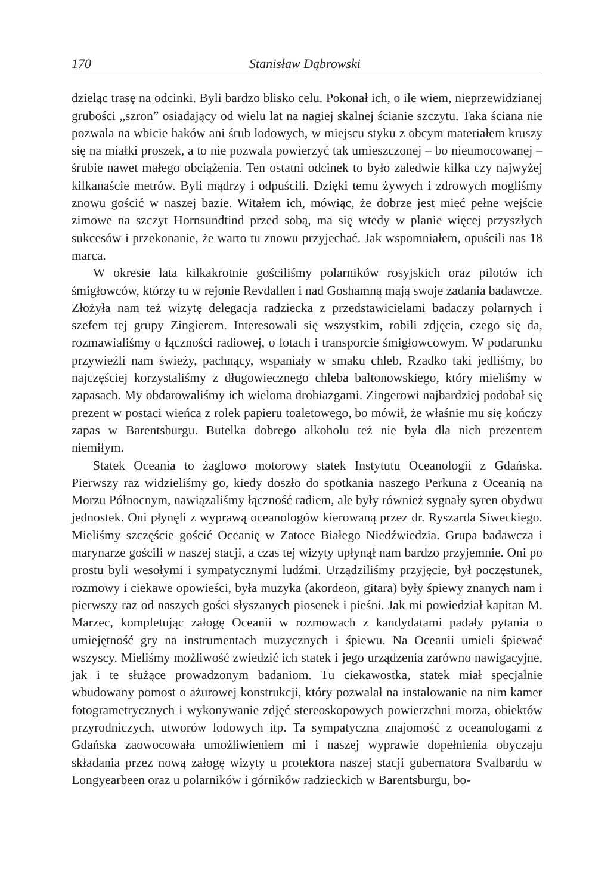170 Stanisław Dąbrowski
dzieląc trasę na odcinki. Byli bardzo blisko celu. Pokonał ich, o ile wiem, nieprzewidzianej grubości „szron” osiadający od wielu lat na nagiej skalnej ścianie szczytu. Taka ściana nie pozwala na wbicie haków ani śrub lodowych, w miejscu styku z obcym materiałem kruszy się na miałki proszek, a to nie pozwala powierzyć tak umieszczonej – bo nieumocowanej – śrubie nawet małego obciążenia. Ten ostatni odcinek to było zaledwie kilka czy najwyżej kilkanaście metrów. Byli mądrzy i odpuścili. Dzięki temu żywych i zdrowych mogliśmy znowu gościć w naszej bazie. Witałem ich, mówiąc, że dobrze jest mieć pełne wejście zimowe na szczyt Hornsundtind przed sobą, ma się wtedy w planie więcej przyszłych sukcesów i przekonanie, że warto tu znowu przyjechać. Jak wspomniałem, opuścili nas 18 marca.
W okresie lata kilkakrotnie gościliśmy polarników rosyjskich oraz pilotów ich śmigłowców, którzy tu w rejonie Revdallen i nad Goshamną mają swoje zadania badawcze. Złożyła nam też wizytę delegacja radziecka z przedstawicielami badaczy polarnych i szefem tej grupy Zingierem. Interesowali się wszystkim, robili zdjęcia, czego się da, rozmawialiśmy o łączności radiowej, o lotach i transporcie śmigłowcowym. W podarunku przywieźli nam świeży, pachnący, wspaniały w smaku chleb. Rzadko taki jedliśmy, bo najczęściej korzystaliśmy z długowiecznego chleba baltonowskiego, który mieliśmy w zapasach. My obdarowaliśmy ich wieloma drobiazgami. Zingerowi najbardziej podobał się prezent w postaci wieńca z rolek papieru toaletowego, bo mówił, że właśnie mu się kończy zapas w Barentsburgu. Butelka dobrego alkoholu też nie była dla nich prezentem niemiłym.
Statek Oceania to żaglowo motorowy statek Instytutu Oceanologii z Gdańska. Pierwszy raz widzieliśmy go, kiedy doszło do spotkania naszego Perkuna z Oceanią na Morzu Północnym, nawiązaliśmy łączność radiem, ale były również sygnały syren obydwu jednostek. Oni płynęli z wyprawą oceanologów kierowaną przez dr. Ryszarda Siweckiego. Mieliśmy szczęście gościć Oceanię w Zatoce Białego Niedźwiedzia. Grupa badawcza i marynarze gościli w naszej stacji, a czas tej wizyty upłynął nam bardzo przyjemnie. Oni po prostu byli wesołymi i sympatycznymi ludźmi. Urządziliśmy przyjęcie, był poczęstunek, rozmowy i ciekawe opowieści, była muzyka (akordeon, gitara) były śpiewy znanych nam i pierwszy raz od naszych gości słyszanych piosenek i pieśni. Jak mi powiedział kapitan M. Marzec, kompletując załogę Oceanii w rozmowach z kandydatami padały pytania o umiejętność gry na instrumentach muzycznych i śpiewu. Na Oceanii umieli śpiewać wszyscy. Mieliśmy możliwość zwiedzić ich statek i jego urządzenia zarówno nawigacyjne, jak i te służące prowadzonym badaniom. Tu ciekawostka, statek miał specjalnie wbudowany pomost o ażurowej konstrukcji, który pozwalał na instalowanie na nim kamer fotogrametrycznych i wykonywanie zdjęć stereoskopowych powierzchni morza, obiektów przyrodniczych, utworów lodowych itp. Ta sympatyczna znajomość z oceanologami z Gdańska zaowocowała umożliwieniem mi i naszej wyprawie dopełnienia obyczaju składania przez nową załogę wizyty u protektora naszej stacji gubernatora Svalbardu w Longyearbeen oraz u polarników i górników radzieckich w Barentsburgu, bo-